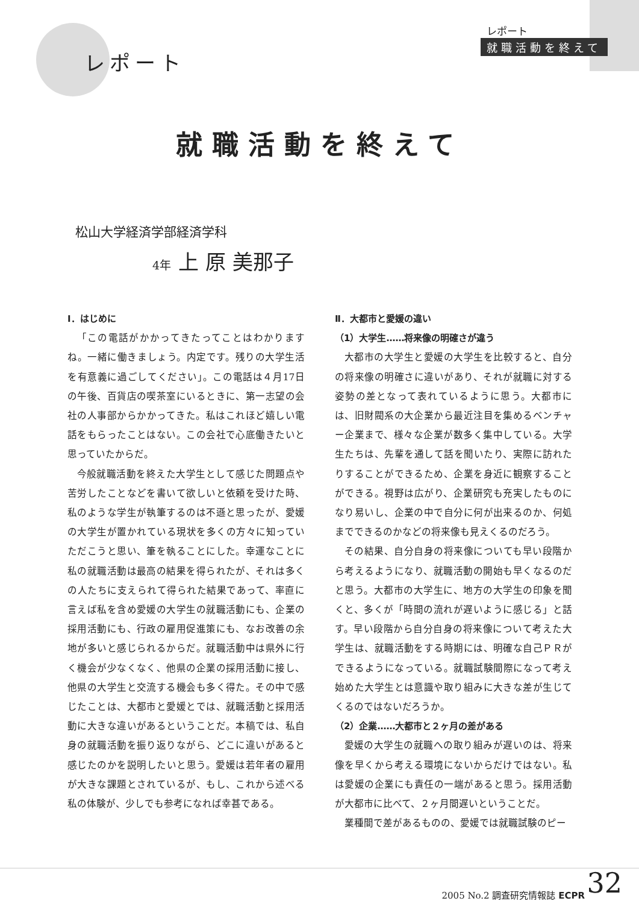レポート
就職活動を終えて
レポート
就職活動を終えて
松山大学経済学部経済学科
4年 上 原 美那子
Ⅰ．はじめに
「この電話がかかってきたってことはわかりますね。一緒に働きましょう。内定です。残りの大学生活を有意義に過ごしてください」。この電話は４月17日の午後、百貨店の喫茶室にいるときに、第一志望の会社の人事部からかかってきた。私はこれほど嬉しい電話をもらったことはない。この会社で心底働きたいと思っていたからだ。
今般就職活動を終えた大学生として感じた問題点や苦労したことなどを書いて欲しいと依頼を受けた時、私のような学生が執筆するのは不遜と思ったが、愛媛の大学生が置かれている現状を多くの方々に知っていただこうと思い、筆を執ることにした。幸運なことに私の就職活動は最高の結果を得られたが、それは多くの人たちに支えられて得られた結果であって、率直に言えば私を含め愛媛の大学生の就職活動にも、企業の採用活動にも、行政の雇用促進策にも、なお改善の余地が多いと感じられるからだ。就職活動中は県外に行く機会が少なくなく、他県の企業の採用活動に接し、他県の大学生と交流する機会も多く得た。その中で感じたことは、大都市と愛媛とでは、就職活動と採用活動に大きな違いがあるということだ。本稿では、私自身の就職活動を振り返りながら、どこに違いがあると感じたのかを説明したいと思う。愛媛は若年者の雇用が大きな課題とされているが、もし、これから述べる私の体験が、少しでも参考になれば幸甚である。
Ⅱ．大都市と愛媛の違い
（1）大学生……将来像の明確さが違う
大都市の大学生と愛媛の大学生を比較すると、自分の将来像の明確さに違いがあり、それが就職に対する姿勢の差となって表れているように思う。大都市には、旧財閥系の大企業から最近注目を集めるベンチャー企業まで、様々な企業が数多く集中している。大学生たちは、先輩を通して話を聞いたり、実際に訪れたりすることができるため、企業を身近に観察することができる。視野は広がり、企業研究も充実したものになり易いし、企業の中で自分に何が出来るのか、何処までできるのかなどの将来像も見えくるのだろう。
その結果、自分自身の将来像についても早い段階から考えるようになり、就職活動の開始も早くなるのだと思う。大都市の大学生に、地方の大学生の印象を聞くと、多くが「時間の流れが遅いように感じる」と話す。早い段階から自分自身の将来像について考えた大学生は、就職活動をする時期には、明確な自己ＰＲができるようになっている。就職試験間際になって考え始めた大学生とは意識や取り組みに大きな差が生じてくるのではないだろうか。
（2）企業……大都市と２ヶ月の差がある
愛媛の大学生の就職への取り組みが遅いのは、将来像を早くから考える環境にないからだけではない。私は愛媛の企業にも責任の一端があると思う。採用活動が大都市に比べて、２ヶ月間遅いということだ。
業種間で差があるものの、愛媛では就職試験のピー
2005 No.2 調査研究情報誌 ECPR 32